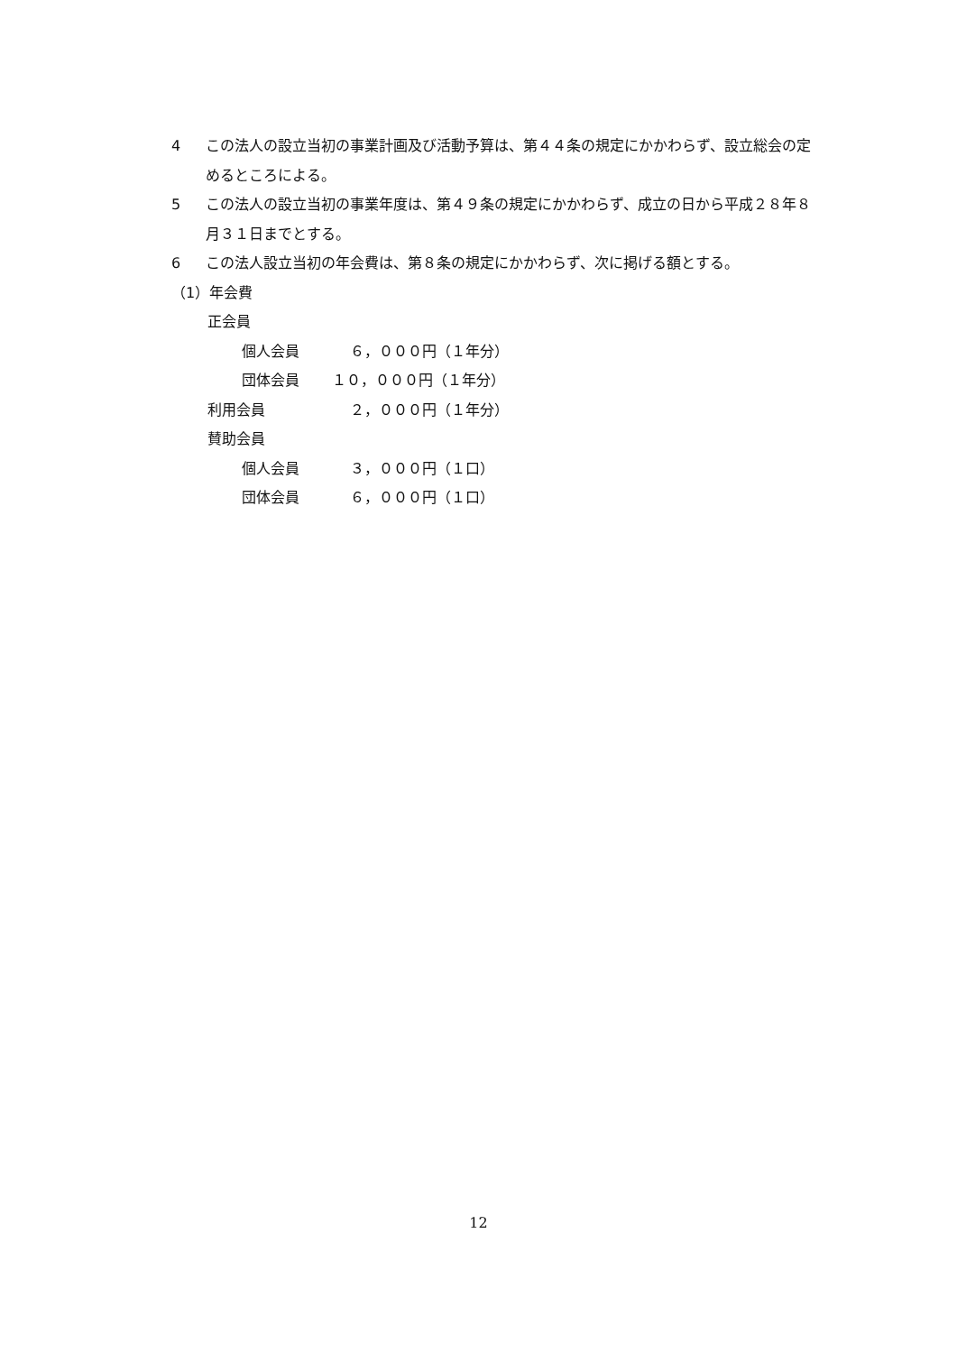4 この法人の設立当初の事業計画及び活動予算は、第４４条の規定にかかわらず、設立総会の定めるところによる。
5 この法人の設立当初の事業年度は、第４９条の規定にかかわらず、成立の日から平成２８年８月３１日までとする。
6 この法人設立当初の年会費は、第８条の規定にかかわらず、次に掲げる額とする。
（1）年会費
正会員
個人会員 ６，０００円（１年分）
団体会員 １０，０００円（１年分）
利用会員 ２，０００円（１年分）
賛助会員
個人会員 ３，０００円（１口）
団体会員 ６，０００円（１口）
12